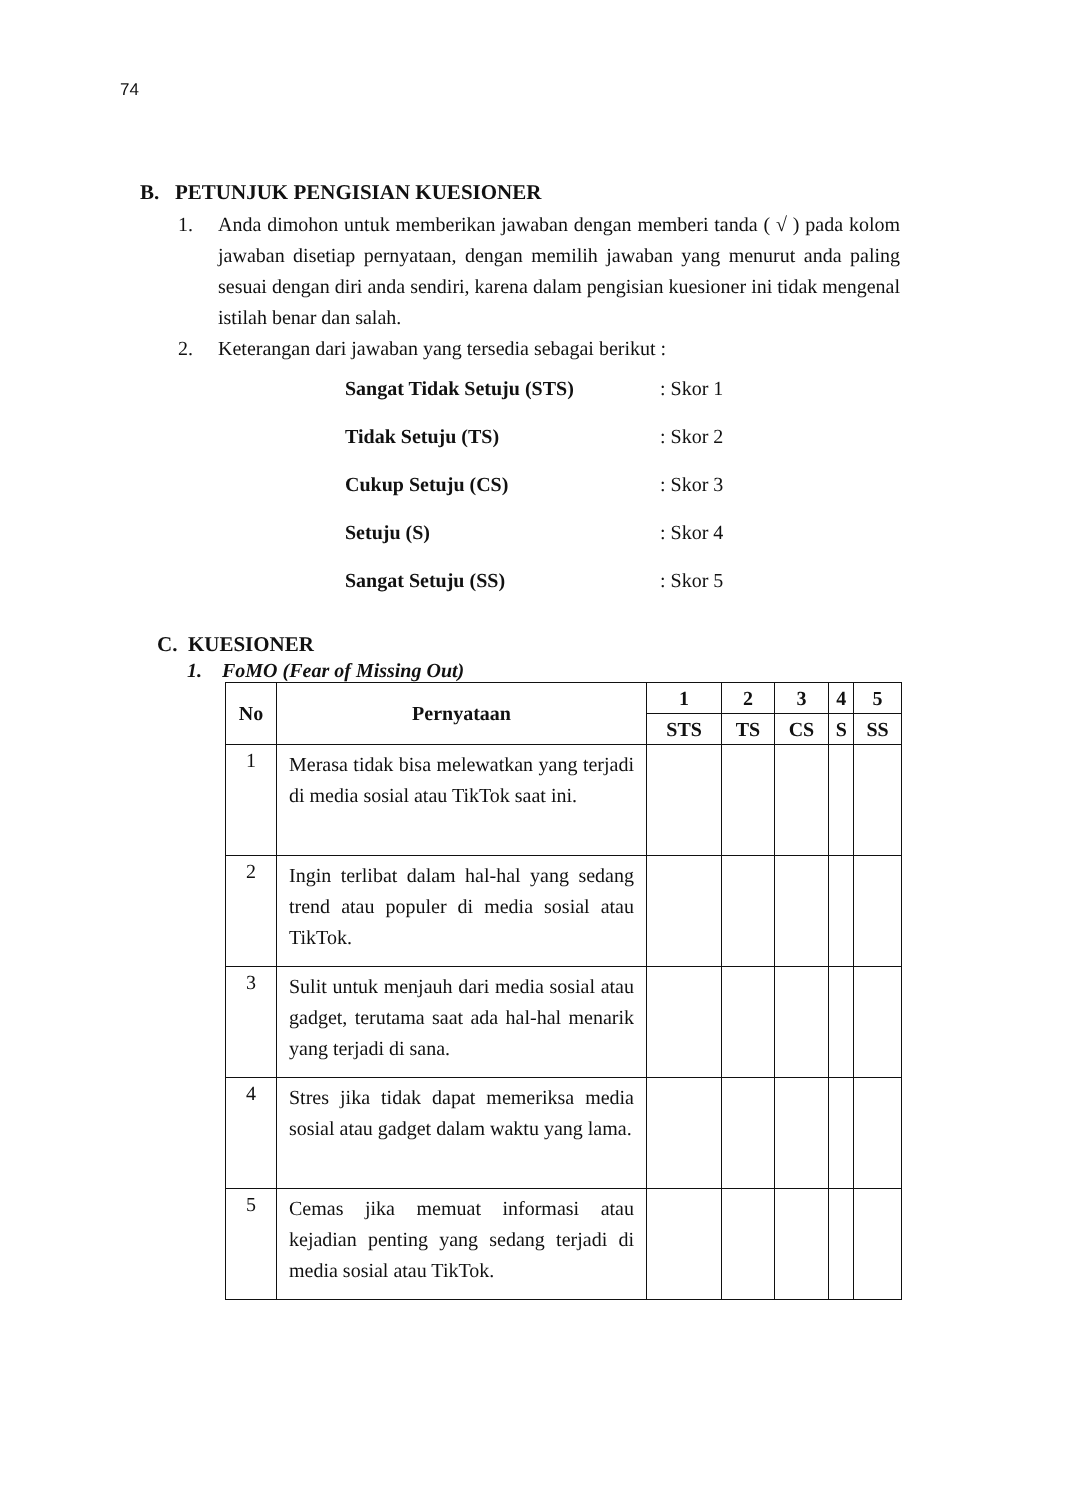74
B. PETUNJUK PENGISIAN KUESIONER
1. Anda dimohon untuk memberikan jawaban dengan memberi tanda ( √ ) pada kolom jawaban disetiap pernyataan, dengan memilih jawaban yang menurut anda paling sesuai dengan diri anda sendiri, karena dalam pengisian kuesioner ini tidak mengenal istilah benar dan salah.
2. Keterangan dari jawaban yang tersedia sebagai berikut :
| Sangat Tidak Setuju (STS) | : Skor 1 |
| Tidak Setuju (TS) | : Skor 2 |
| Cukup Setuju (CS) | : Skor 3 |
| Setuju (S) | : Skor 4 |
| Sangat Setuju (SS) | : Skor 5 |
C. KUESIONER
1. FoMO (Fear of Missing Out)
| No | Pernyataan | 1 | 2 | 3 | 4 | 5 |
| --- | --- | --- | --- | --- | --- | --- |
| | | STS | TS | CS | S | SS |
| 1 | Merasa tidak bisa melewatkan yang terjadi di media sosial atau TikTok saat ini. | | | | | |
| 2 | Ingin terlibat dalam hal-hal yang sedang trend atau populer di media sosial atau TikTok. | | | | | |
| 3 | Sulit untuk menjauh dari media sosial atau gadget, terutama saat ada hal-hal menarik yang terjadi di sana. | | | | | |
| 4 | Stres jika tidak dapat memeriksa media sosial atau gadget dalam waktu yang lama. | | | | | |
| 5 | Cemas jika memuat informasi atau kejadian penting yang sedang terjadi di media sosial atau TikTok. | | | | | |